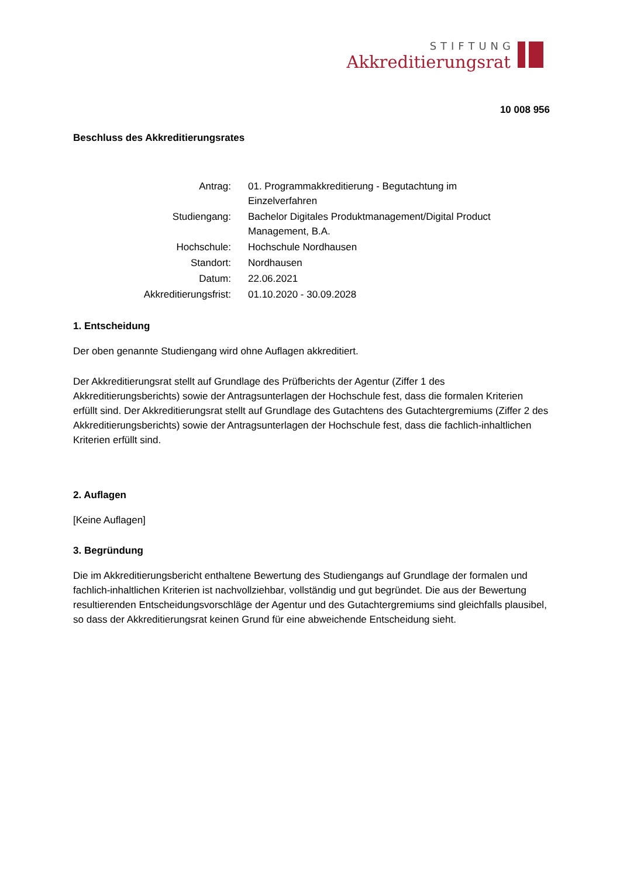STIFTUNG
Akkreditierungsrat
10 008 956
Beschluss des Akkreditierungsrates
| Antrag: | 01. Programmakkreditierung - Begutachtung im Einzelverfahren |
| Studiengang: | Bachelor Digitales Produktmanagement/Digital Product Management, B.A. |
| Hochschule: | Hochschule Nordhausen |
| Standort: | Nordhausen |
| Datum: | 22.06.2021 |
| Akkreditierungsfrist: | 01.10.2020 - 30.09.2028 |
1. Entscheidung
Der oben genannte Studiengang wird ohne Auflagen akkreditiert.
Der Akkreditierungsrat stellt auf Grundlage des Prüfberichts der Agentur (Ziffer 1 des Akkreditierungsberichts) sowie der Antragsunterlagen der Hochschule fest, dass die formalen Kriterien erfüllt sind. Der Akkreditierungsrat stellt auf Grundlage des Gutachtens des Gutachtergremiums (Ziffer 2 des Akkreditierungsberichts) sowie der Antragsunterlagen der Hochschule fest, dass die fachlich-inhaltlichen Kriterien erfüllt sind.
2. Auflagen
[Keine Auflagen]
3. Begründung
Die im Akkreditierungsbericht enthaltene Bewertung des Studiengangs auf Grundlage der formalen und fachlich-inhaltlichen Kriterien ist nachvollziehbar, vollständig und gut begründet. Die aus der Bewertung resultierenden Entscheidungsvorschläge der Agentur und des Gutachtergremiums sind gleichfalls plausibel, so dass der Akkreditierungsrat keinen Grund für eine abweichende Entscheidung sieht.